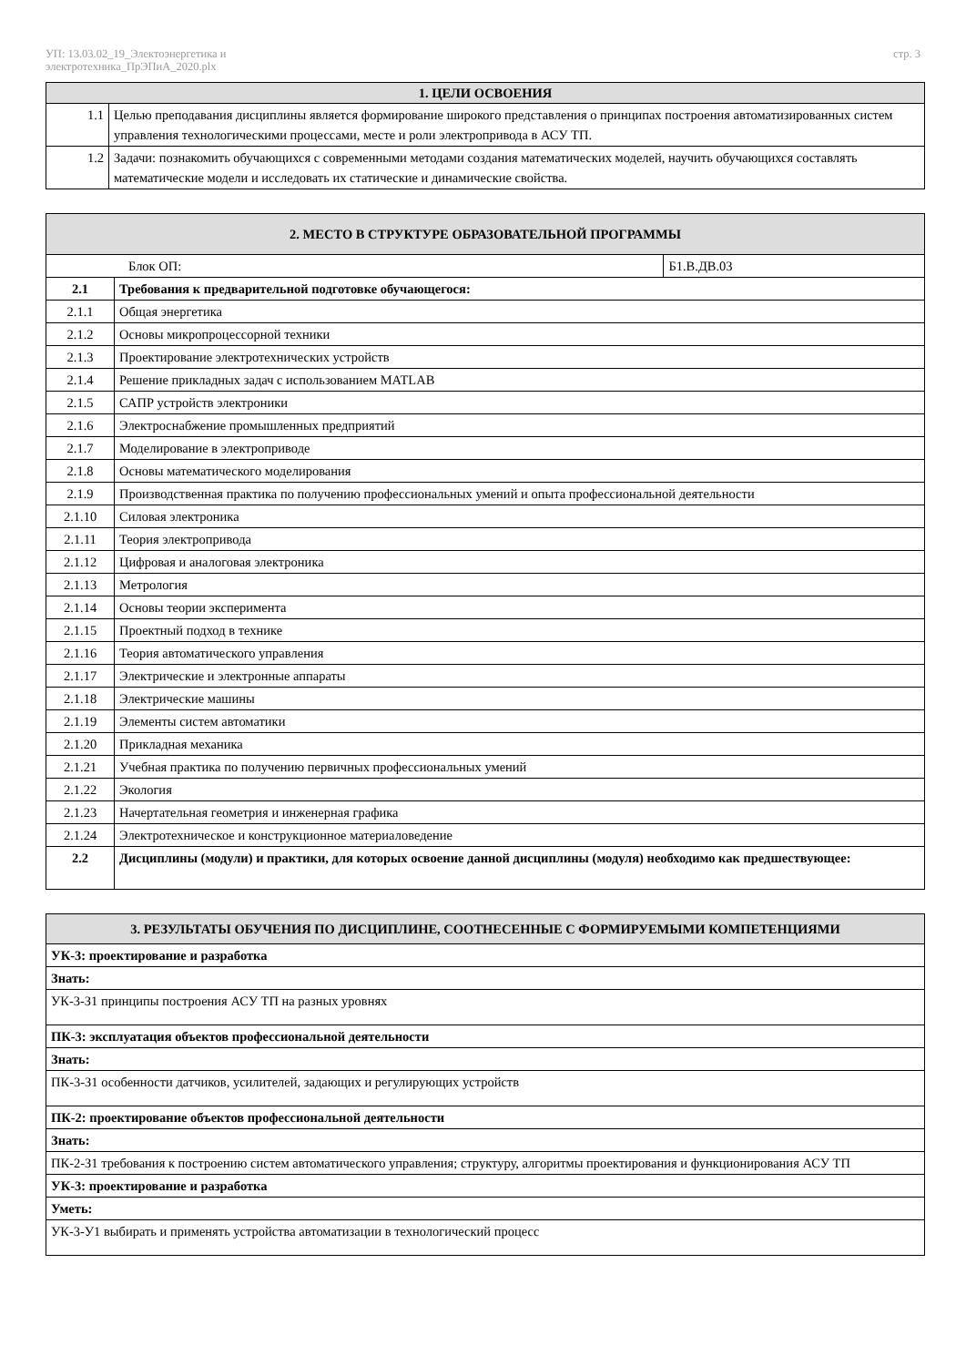УП: 13.03.02_19_Электоэнергетика и
электротехника_ПрЭПиА_2020.plx
стр. 3
| 1. ЦЕЛИ ОСВОЕНИЯ | |
| --- | --- |
| 1.1 | Целью преподавания дисциплины является формирование широкого представления о принципах построения автоматизированных систем управления технологическими процессами, месте и роли электропривода в АСУ ТП. |
| 1.2 | Задачи: познакомить обучающихся с современными методами создания математических моделей, научить обучающихся составлять математические модели и исследовать их статические и динамические свойства. |
| 2. МЕСТО В СТРУКТУРЕ ОБРАЗОВАТЕЛЬНОЙ ПРОГРАММЫ | | |
| --- | --- | --- |
| Блок ОП: | | Б1.В.ДВ.03 |
| 2.1 | Требования к предварительной подготовке обучающегося: | |
| 2.1.1 | Общая энергетика | |
| 2.1.2 | Основы микропроцессорной техники | |
| 2.1.3 | Проектирование электротехнических устройств | |
| 2.1.4 | Решение прикладных задач с использованием MATLAB | |
| 2.1.5 | САПР устройств электроники | |
| 2.1.6 | Электроснабжение промышленных предприятий | |
| 2.1.7 | Моделирование в электроприводе | |
| 2.1.8 | Основы математического моделирования | |
| 2.1.9 | Производственная практика по получению профессиональных умений и опыта профессиональной деятельности | |
| 2.1.10 | Силовая электроника | |
| 2.1.11 | Теория электропривода | |
| 2.1.12 | Цифровая и аналоговая электроника | |
| 2.1.13 | Метрология | |
| 2.1.14 | Основы теории эксперимента | |
| 2.1.15 | Проектный подход в технике | |
| 2.1.16 | Теория автоматического управления | |
| 2.1.17 | Электрические и электронные аппараты | |
| 2.1.18 | Электрические машины | |
| 2.1.19 | Элементы систем автоматики | |
| 2.1.20 | Прикладная механика | |
| 2.1.21 | Учебная практика по получению первичных профессиональных умений | |
| 2.1.22 | Экология | |
| 2.1.23 | Начертательная геометрия и инженерная графика | |
| 2.1.24 | Электротехническое и конструкционное материаловедение | |
| 2.2 | Дисциплины (модули) и практики, для которых освоение данной дисциплины (модуля) необходимо как предшествующее: | |
| 3. РЕЗУЛЬТАТЫ ОБУЧЕНИЯ ПО ДИСЦИПЛИНЕ, СООТНЕСЕННЫЕ С ФОРМИРУЕМЫМИ КОМПЕТЕНЦИЯМИ |
| --- |
| УК-3: проектирование и разработка |
| Знать: |
| УК-3-З1 принципы построения АСУ ТП на разных уровнях |
| ПК-3: эксплуатация объектов профессиональной деятельности |
| Знать: |
| ПК-3-З1 особенности датчиков, усилителей, задающих и регулирующих устройств |
| ПК-2: проектирование объектов профессиональной деятельности |
| Знать: |
| ПК-2-З1 требования к построению систем автоматического управления; структуру, алгоритмы проектирования и функционирования АСУ ТП |
| УК-3: проектирование и разработка |
| Уметь: |
| УК-3-У1 выбирать и применять устройства автоматизации в технологический процесс |